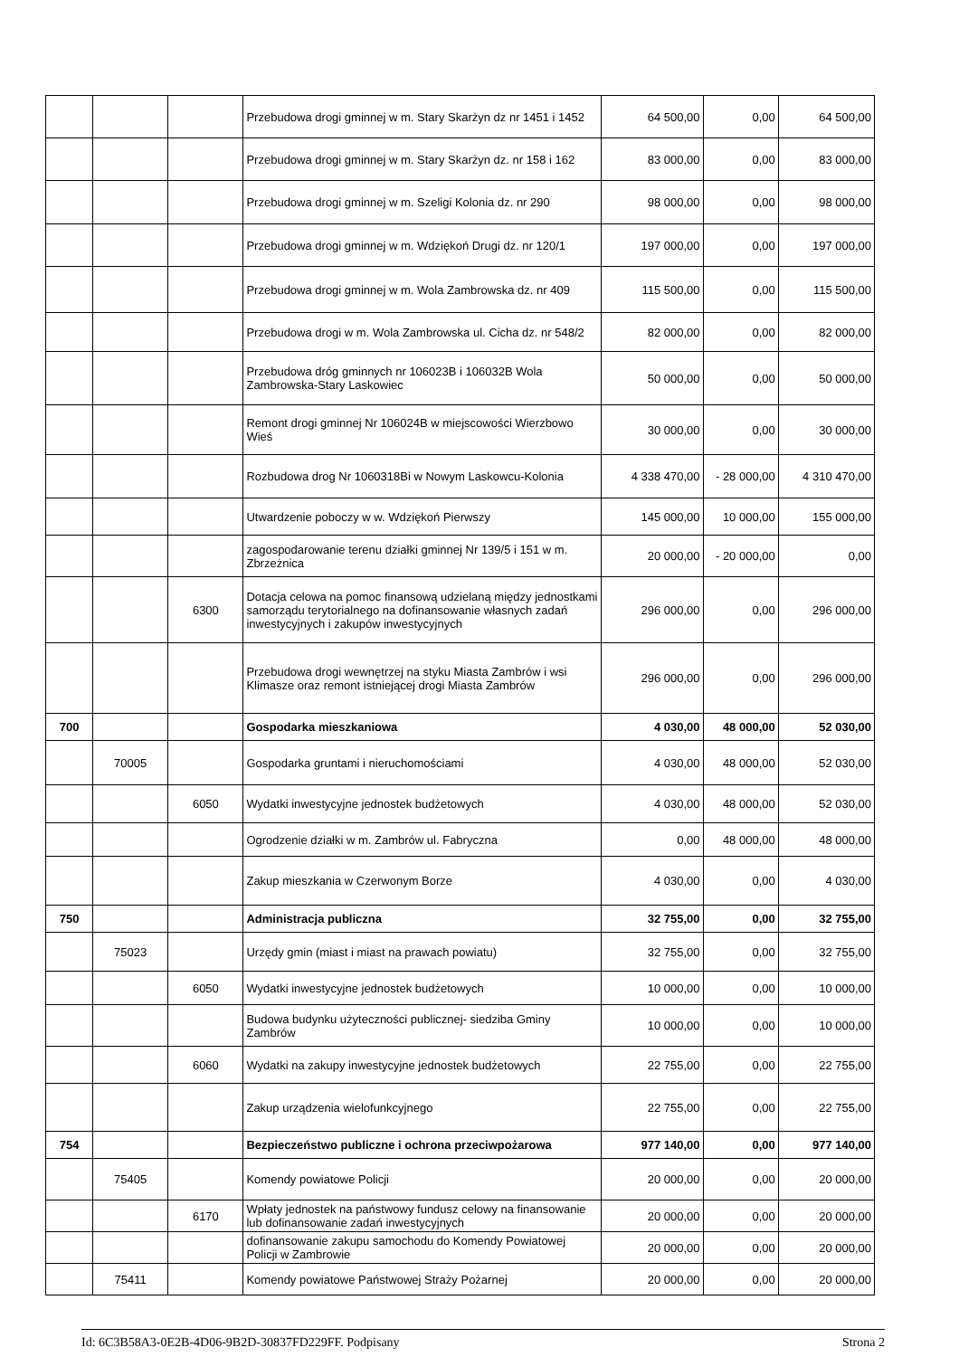| | | | Przebudowa drogi gminnej w m. Stary Skarżyn dz nr 1451 i 1452 | 64 500,00 | 0,00 | 64 500,00 |
| | | | Przebudowa drogi gminnej w m. Stary Skarżyn dz. nr 158 i 162 | 83 000,00 | 0,00 | 83 000,00 |
| | | | Przebudowa drogi gminnej w m. Szeligi Kolonia dz. nr 290 | 98 000,00 | 0,00 | 98 000,00 |
| | | | Przebudowa drogi gminnej w m. Wdziękoń Drugi dz. nr 120/1 | 197 000,00 | 0,00 | 197 000,00 |
| | | | Przebudowa drogi gminnej w m. Wola Zambrowska dz. nr 409 | 115 500,00 | 0,00 | 115 500,00 |
| | | | Przebudowa drogi w m. Wola Zambrowska ul. Cicha dz. nr 548/2 | 82 000,00 | 0,00 | 82 000,00 |
| | | | Przebudowa dróg gminnych nr 106023B i 106032B Wola Zambrowska-Stary Laskowiec | 50 000,00 | 0,00 | 50 000,00 |
| | | | Remont drogi gminnej Nr 106024B w miejscowości Wierzbowo Wieś | 30 000,00 | 0,00 | 30 000,00 |
| | | | Rozbudowa drog Nr 1060318Bi w Nowym Laskowcu-Kolonia | 4 338 470,00 | - 28 000,00 | 4 310 470,00 |
| | | | Utwardzenie poboczy w w. Wdziękoń Pierwszy | 145 000,00 | 10 000,00 | 155 000,00 |
| | | | zagospodarowanie terenu działki gminnej Nr 139/5 i 151 w m. Zbrzeżnica | 20 000,00 | - 20 000,00 | 0,00 |
| | | 6300 | Dotacja celowa na pomoc finansową udzielaną między jednostkami samorządu terytorialnego na dofinansowanie własnych zadań inwestycyjnych i zakupów inwestycyjnych | 296 000,00 | 0,00 | 296 000,00 |
| | | | Przebudowa drogi wewnętrzej na styku Miasta Zambrów i wsi Klimasze oraz remont istniejącej drogi Miasta Zambrów | 296 000,00 | 0,00 | 296 000,00 |
| 700 | | | Gospodarka mieszkaniowa | 4 030,00 | 48 000,00 | 52 030,00 |
| | 70005 | | Gospodarka gruntami i nieruchomościami | 4 030,00 | 48 000,00 | 52 030,00 |
| | | 6050 | Wydatki inwestycyjne jednostek budżetowych | 4 030,00 | 48 000,00 | 52 030,00 |
| | | | Ogrodzenie działki w m. Zambrów ul. Fabryczna | 0,00 | 48 000,00 | 48 000,00 |
| | | | Zakup mieszkania w Czerwonym Borze | 4 030,00 | 0,00 | 4 030,00 |
| 750 | | | Administracja publiczna | 32 755,00 | 0,00 | 32 755,00 |
| | 75023 | | Urzędy gmin (miast i miast na prawach powiatu) | 32 755,00 | 0,00 | 32 755,00 |
| | | 6050 | Wydatki inwestycyjne jednostek budżetowych | 10 000,00 | 0,00 | 10 000,00 |
| | | | Budowa budynku użyteczności publicznej- siedziba Gminy Zambrów | 10 000,00 | 0,00 | 10 000,00 |
| | | 6060 | Wydatki na zakupy inwestycyjne jednostek budżetowych | 22 755,00 | 0,00 | 22 755,00 |
| | | | Zakup urządzenia wielofunkcyjnego | 22 755,00 | 0,00 | 22 755,00 |
| 754 | | | Bezpieczeństwo publiczne i ochrona przeciwpożarowa | 977 140,00 | 0,00 | 977 140,00 |
| | 75405 | | Komendy powiatowe Policji | 20 000,00 | 0,00 | 20 000,00 |
| | | 6170 | Wpłaty jednostek na państwowy fundusz celowy na finansowanie lub dofinansowanie zadań inwestycyjnych | 20 000,00 | 0,00 | 20 000,00 |
| | | | dofinansowanie zakupu samochodu do Komendy Powiatowej Policji w Zambrowie | 20 000,00 | 0,00 | 20 000,00 |
| | 75411 | | Komendy powiatowe Państwowej Straży Pożarnej | 20 000,00 | 0,00 | 20 000,00 |
Id: 6C3B58A3-0E2B-4D06-9B2D-30837FD229FF. Podpisany Strona 2